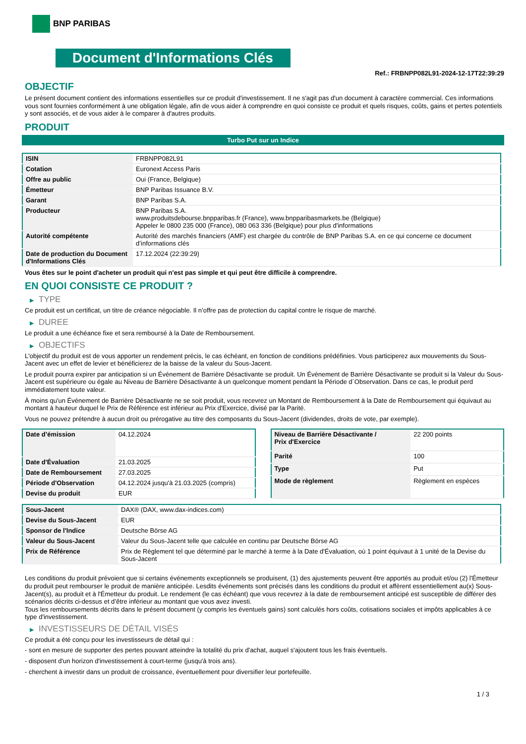BNP PARIBAS
Document d'Informations Clés
Ref.: FRBNPP082L91-2024-12-17T22:39:29
OBJECTIF
Le présent document contient des informations essentielles sur ce produit d'investissement. Il ne s'agit pas d'un document à caractère commercial. Ces informations vous sont fournies conformément à une obligation légale, afin de vous aider à comprendre en quoi consiste ce produit et quels risques, coûts, gains et pertes potentiels y sont associés, et de vous aider à le comparer à d'autres produits.
PRODUIT
Turbo Put sur un Indice
| ISIN | FRBNPP082L91 |
| Cotation | Euronext Access Paris |
| Offre au public | Oui (France, Belgique) |
| Émetteur | BNP Paribas Issuance B.V. |
| Garant | BNP Paribas S.A. |
| Producteur | BNP Paribas S.A. www.produitsdebourse.bnpparibas.fr (France), www.bnpparibasmarkets.be (Belgique) Appeler le 0800 235 000 (France), 080 063 336 (Belgique) pour plus d'informations |
| Autorité compétente | Autorité des marchés financiers (AMF) est chargée du contrôle de BNP Paribas S.A. en ce qui concerne ce document d’informations clés |
| Date de production du Document d'Informations Clés | 17.12.2024 (22:39:29) |
Vous êtes sur le point d'acheter un produit qui n'est pas simple et qui peut être difficile à comprendre.
EN QUOI CONSISTE CE PRODUIT ?
▶ TYPE
Ce produit est un certificat, un titre de créance négociable. Il n’offre pas de protection du capital contre le risque de marché.
▶ DUREE
Le produit a une échéance fixe et sera remboursé à la Date de Remboursement.
▶ OBJECTIFS
L'objectif du produit est de vous apporter un rendement précis, le cas échéant, en fonction de conditions prédéfinies. Vous participerez aux mouvements du Sous-Jacent avec un effet de levier et bénéficierez de la baisse de la valeur du Sous-Jacent.
Le produit pourra expirer par anticipation si un Événement de Barrière Désactivante se produit. Un Événement de Barrière Désactivante se produit si la Valeur du Sous-Jacent est supérieure ou égale au Niveau de Barrière Désactivante à un quelconque moment pendant la Période d´Observation. Dans ce cas, le produit perd immédiatement toute valeur.
À moins qu'un Événement de Barrière Désactivante ne se soit produit, vous recevrez un Montant de Remboursement à la Date de Remboursement qui équivaut au montant à hauteur duquel le Prix de Référence est inférieur au Prix d'Exercice, divisé par la Parité.
Vous ne pouvez prétendre à aucun droit ou prérogative au titre des composants du Sous-Jacent (dividendes, droits de vote, par exemple).
| Date d’émission | 04.12.2024 |
| Date d'Évaluation | 21.03.2025 |
| Date de Remboursement | 27.03.2025 |
| Période d'Observation | 04.12.2024 jusqu'à 21.03.2025 (compris) |
| Devise du produit | EUR |
| Niveau de Barrière Désactivante / Prix d'Exercice | 22 200 points |
| Parité | 100 |
| Type | Put |
| Mode de règlement | Règlement en espèces |
| Sous-Jacent | DAX® (DAX, www.dax-indices.com) |
| Devise du Sous-Jacent | EUR |
| Sponsor de l'Indice | Deutsche Börse AG |
| Valeur du Sous-Jacent | Valeur du Sous-Jacent telle que calculée en continu par Deutsche Börse AG |
| Prix de Référence | Prix de Règlement tel que déterminé par le marché à terme à la Date d'Évaluation, où 1 point équivaut à 1 unité de la Devise du Sous-Jacent |
Les conditions du produit prévoient que si certains événements exceptionnels se produisent, (1) des ajustements peuvent être apportés au produit et/ou (2) l'Émetteur du produit peut rembourser le produit de manière anticipée. Lesdits événements sont précisés dans les conditions du produit et affèrent essentiellement au(x) Sous-Jacent(s), au produit et à l'Émetteur du produit. Le rendement (le cas échéant) que vous recevrez à la date de remboursement anticipé est susceptible de différer des scénarios décrits ci-dessus et d’être inférieur au montant que vous avez investi.
Tous les remboursements décrits dans le présent document (y compris les éventuels gains) sont calculés hors coûts, cotisations sociales et impôts applicables à ce type d'investissement.
▶ INVESTISSEURS DE DÉTAIL VISÉS
Ce produit a été conçu pour les investisseurs de détail qui :
- sont en mesure de supporter des pertes pouvant atteindre la totalité du prix d'achat, auquel s'ajoutent tous les frais éventuels.
- disposent d'un horizon d'investissement à court-terme (jusqu'à trois ans).
- cherchent à investir dans un produit de croissance, éventuellement pour diversifier leur portefeuille.
1 / 3